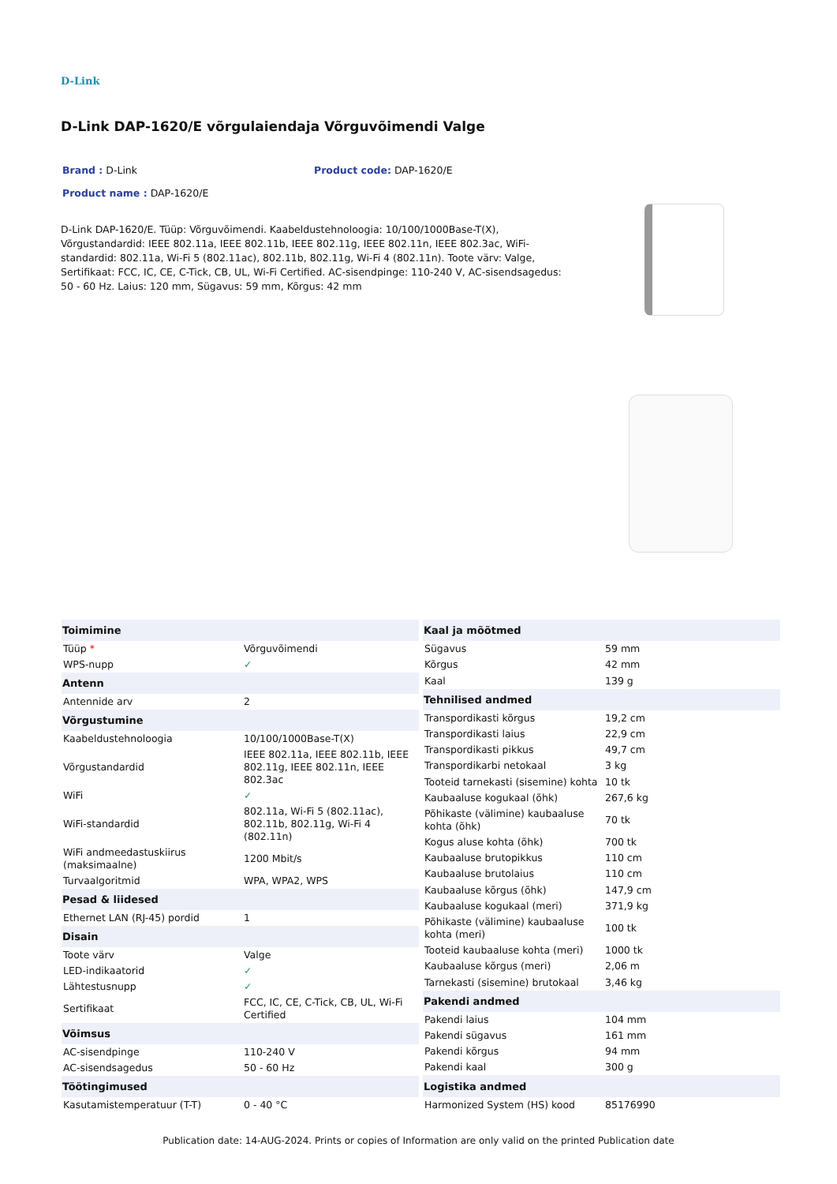D-Link
D-Link DAP-1620/E võrgulaiendaja Võrguvõimendi Valge
Brand : D-Link Product code: DAP-1620/E
Product name : DAP-1620/E
D-Link DAP-1620/E. Tüüp: Võrguvõimendi. Kaabeldustehnoloogia: 10/100/1000Base-T(X), Võrgustandardid: IEEE 802.11a, IEEE 802.11b, IEEE 802.11g, IEEE 802.11n, IEEE 802.3ac, WiFi-standardid: 802.11a, Wi-Fi 5 (802.11ac), 802.11b, 802.11g, Wi-Fi 4 (802.11n). Toote värv: Valge, Sertifikaat: FCC, IC, CE, C-Tick, CB, UL, Wi-Fi Certified. AC-sisendpinge: 110-240 V, AC-sisendsagedus: 50 - 60 Hz. Laius: 120 mm, Sügavus: 59 mm, Kõrgus: 42 mm
| Toimimine | |
| --- | --- |
| Tüüp * | Võrguvõimendi |
| WPS-nupp | ✓ |
| Antenn | |
| Antennide arv | 2 |
| Võrgustumine | |
| Kaabeldustehnoloogia | 10/100/1000Base-T(X) |
| Võrgustandardid | IEEE 802.11a, IEEE 802.11b, IEEE 802.11g, IEEE 802.11n, IEEE 802.3ac |
| WiFi | ✓ |
| WiFi-standardid | 802.11a, Wi-Fi 5 (802.11ac), 802.11b, 802.11g, Wi-Fi 4 (802.11n) |
| WiFi andmeedastuskiirus (maksimaalne) | 1200 Mbit/s |
| Turvaalgoritmid | WPA, WPA2, WPS |
| Pesad & liidesed | |
| Ethernet LAN (RJ-45) pordid | 1 |
| Disain | |
| Toote värv | Valge |
| LED-indikaatorid | ✓ |
| Lähtestusnupp | ✓ |
| Sertifikaat | FCC, IC, CE, C-Tick, CB, UL, Wi-Fi Certified |
| Võimsus | |
| AC-sisendpinge | 110-240 V |
| AC-sisendsagedus | 50 - 60 Hz |
| Töötingimused | |
| Kasutamistemperatuur (T-T) | 0 - 40 °C |
| Kaal ja mõõtmed | |
| --- | --- |
| Sügavus | 59 mm |
| Kõrgus | 42 mm |
| Kaal | 139 g |
| Tehnilised andmed | |
| Transpordikasti kõrgus | 19,2 cm |
| Transpordikasti laius | 22,9 cm |
| Transpordikasti pikkus | 49,7 cm |
| Transpordikarbi netokaal | 3 kg |
| Tooteid tarnekasti (sisemine) kohta | 10 tk |
| Kaubaaluse kogukaal (õhk) | 267,6 kg |
| Põhikaste (välimine) kaubaaluse kohta (õhk) | 70 tk |
| Kogus aluse kohta (õhk) | 700 tk |
| Kaubaaluse brutopikkus | 110 cm |
| Kaubaaluse brutolaius | 110 cm |
| Kaubaaluse kõrgus (õhk) | 147,9 cm |
| Kaubaaluse kogukaal (meri) | 371,9 kg |
| Põhikaste (välimine) kaubaaluse kohta (meri) | 100 tk |
| Tooteid kaubaaluse kohta (meri) | 1000 tk |
| Kaubaaluse kõrgus (meri) | 2,06 m |
| Tarnekasti (sisemine) brutokaal | 3,46 kg |
| Pakendi andmed | |
| Pakendi laius | 104 mm |
| Pakendi sügavus | 161 mm |
| Pakendi kõrgus | 94 mm |
| Pakendi kaal | 300 g |
| Logistika andmed | |
| Harmonized System (HS) kood | 85176990 |
Publication date: 14-AUG-2024. Prints or copies of Information are only valid on the printed Publication date